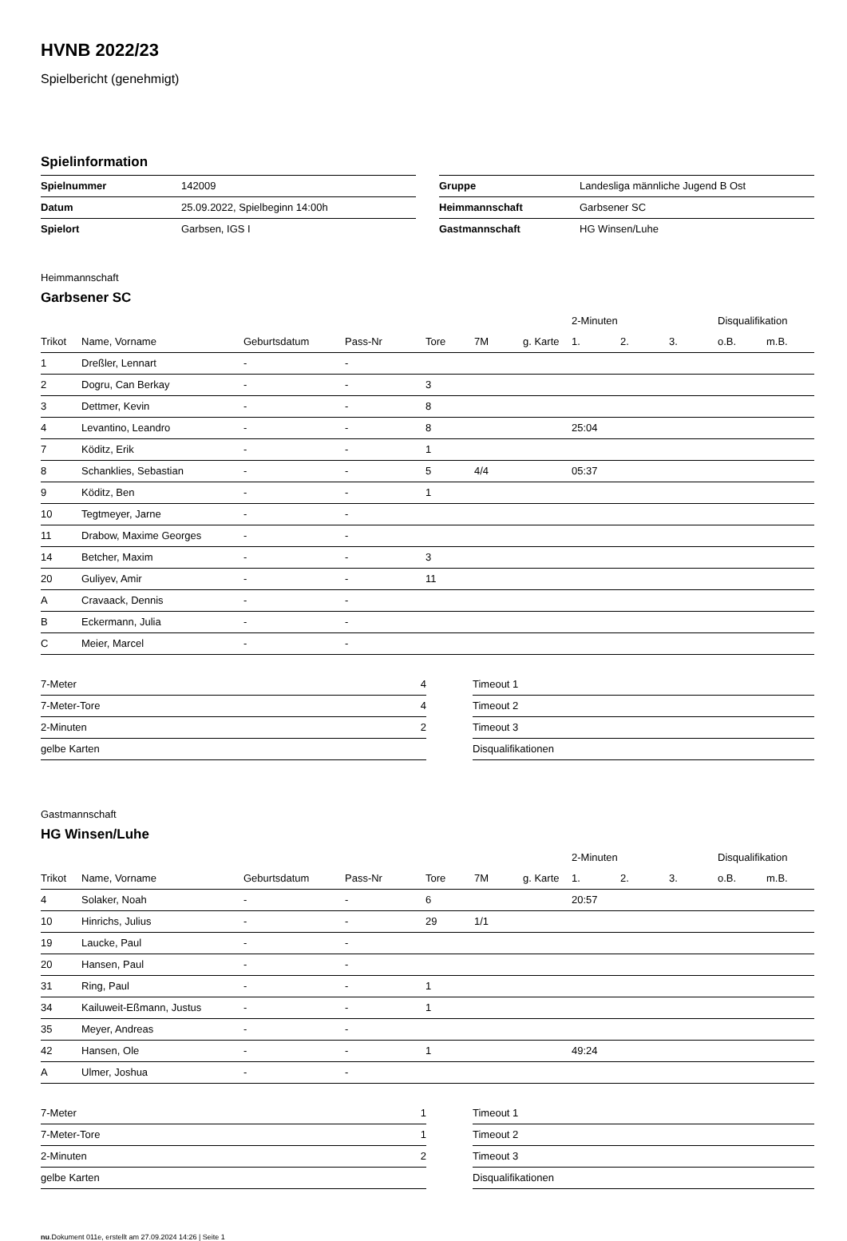HVNB 2022/23
Spielbericht (genehmigt)
Spielinformation
| Spielnummer | 142009 |
| Datum | 25.09.2022, Spielbeginn 14:00h |
| Spielort | Garbsen, IGS I |
| Gruppe | Landesliga männliche Jugend B Ost |
| Heimmannschaft | Garbsener SC |
| Gastmannschaft | HG Winsen/Luhe |
Heimmannschaft
Garbsener SC
| | | | | | | | 2-Minuten | | | Disqualifikation | |
| --- | --- | --- | --- | --- | --- | --- | --- | --- | --- | --- | --- |
| Trikot | Name, Vorname | Geburtsdatum | Pass-Nr | Tore | 7M | g. Karte | 1. | 2. | 3. | o.B. | m.B. |
| 1 | Dreßler, Lennart | - | - | | | | | | | | |
| 2 | Dogru, Can Berkay | - | - | 3 | | | | | | | |
| 3 | Dettmer, Kevin | - | - | 8 | | | | | | | |
| 4 | Levantino, Leandro | - | - | 8 | | | 25:04 | | | | |
| 7 | Köditz, Erik | - | - | 1 | | | | | | | |
| 8 | Schanklies, Sebastian | - | - | 5 | 4/4 | | 05:37 | | | | |
| 9 | Köditz, Ben | - | - | 1 | | | | | | | |
| 10 | Tegtmeyer, Jarne | - | - | | | | | | | | |
| 11 | Drabow, Maxime Georges | - | - | | | | | | | | |
| 14 | Betcher, Maxim | - | - | 3 | | | | | | | |
| 20 | Guliyev, Amir | - | - | 11 | | | | | | | |
| A | Cravaack, Dennis | - | - | | | | | | | | |
| B | Eckermann, Julia | - | - | | | | | | | | |
| C | Meier, Marcel | - | - | | | | | | | | |
| 7-Meter | 4 |
| 7-Meter-Tore | 4 |
| 2-Minuten | 2 |
| gelbe Karten | |
| Timeout 1 |
| Timeout 2 |
| Timeout 3 |
| Disqualifikationen |
Gastmannschaft
HG Winsen/Luhe
| | | | | | | | 2-Minuten | | | Disqualifikation | |
| --- | --- | --- | --- | --- | --- | --- | --- | --- | --- | --- | --- |
| Trikot | Name, Vorname | Geburtsdatum | Pass-Nr | Tore | 7M | g. Karte | 1. | 2. | 3. | o.B. | m.B. |
| 4 | Solaker, Noah | - | - | 6 | | | 20:57 | | | | |
| 10 | Hinrichs, Julius | - | - | 29 | 1/1 | | | | | | |
| 19 | Laucke, Paul | - | - | | | | | | | | |
| 20 | Hansen, Paul | - | - | | | | | | | | |
| 31 | Ring, Paul | - | - | 1 | | | | | | | |
| 34 | Kailuweit-Eßmann, Justus | - | - | 1 | | | | | | | |
| 35 | Meyer, Andreas | - | - | | | | | | | | |
| 42 | Hansen, Ole | - | - | 1 | | | 49:24 | | | | |
| A | Ulmer, Joshua | - | - | | | | | | | | |
| 7-Meter | 1 |
| 7-Meter-Tore | 1 |
| 2-Minuten | 2 |
| gelbe Karten | |
| Timeout 1 |
| Timeout 2 |
| Timeout 3 |
| Disqualifikationen |
nu.Dokument 011e, erstellt am 27.09.2024 14:26 | Seite 1